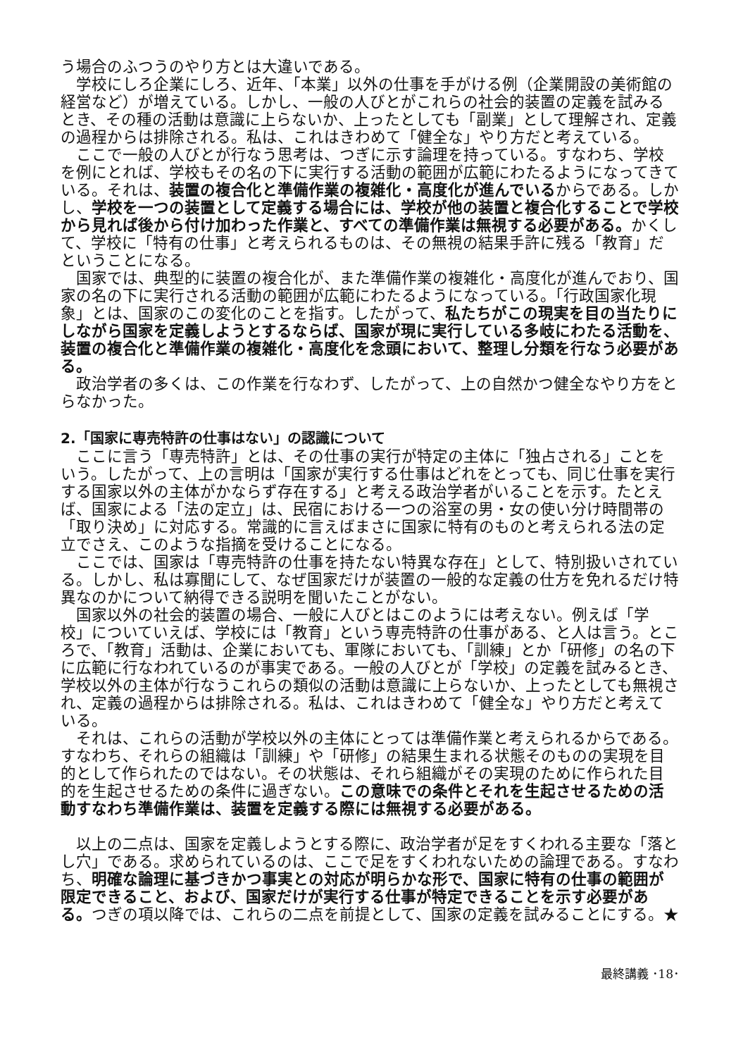う場合のふつうのやり方とは大違いである。
学校にしろ企業にしろ、近年、「本業」以外の仕事を手がける例（企業開設の美術館の経営など）が増えている。しかし、一般の人びとがこれらの社会的装置の定義を試みるとき、その種の活動は意識に上らないか、上ったとしても「副業」として理解され、定義の過程からは排除される。私は、これはきわめて「健全な」やり方だと考えている。
ここで一般の人びとが行なう思考は、つぎに示す論理を持っている。すなわち、学校を例にとれば、学校もその名の下に実行する活動の範囲が広範にわたるようになってきている。それは、装置の複合化と準備作業の複雑化・高度化が進んでいるからである。しかし、学校を一つの装置として定義する場合には、学校が他の装置と複合化することで学校から見れば後から付け加わった作業と、すべての準備作業は無視する必要がある。かくして、学校に「特有の仕事」と考えられるものは、その無視の結果手許に残る「教育」だということになる。
国家では、典型的に装置の複合化が、また準備作業の複雑化・高度化が進んでおり、国家の名の下に実行される活動の範囲が広範にわたるようになっている。「行政国家化現象」とは、国家のこの変化のことを指す。したがって、私たちがこの現実を目の当たりにしながら国家を定義しようとするならば、国家が現に実行している多岐にわたる活動を、装置の複合化と準備作業の複雑化・高度化を念頭において、整理し分類を行なう必要がある。
政治学者の多くは、この作業を行なわず、したがって、上の自然かつ健全なやり方をとらなかった。
2.「国家に専売特許の仕事はない」の認識について
ここに言う「専売特許」とは、その仕事の実行が特定の主体に「独占される」ことをいう。したがって、上の言明は「国家が実行する仕事はどれをとっても、同じ仕事を実行する国家以外の主体がかならず存在する」と考える政治学者がいることを示す。たとえば、国家による「法の定立」は、民宿における一つの浴室の男・女の使い分け時間帯の「取り決め」に対応する。常識的に言えばまさに国家に特有のものと考えられる法の定立でさえ、このような指摘を受けることになる。
ここでは、国家は「専売特許の仕事を持たない特異な存在」として、特別扱いされている。しかし、私は寡聞にして、なぜ国家だけが装置の一般的な定義の仕方を免れるだけ特異なのかについて納得できる説明を聞いたことがない。
国家以外の社会的装置の場合、一般に人びとはこのようには考えない。例えば「学校」についていえば、学校には「教育」という専売特許の仕事がある、と人は言う。ところで、「教育」活動は、企業においても、軍隊においても、「訓練」とか「研修」の名の下に広範に行なわれているのが事実である。一般の人びとが「学校」の定義を試みるとき、学校以外の主体が行なうこれらの類似の活動は意識に上らないか、上ったとしても無視され、定義の過程からは排除される。私は、これはきわめて「健全な」やり方だと考えている。
それは、これらの活動が学校以外の主体にとっては準備作業と考えられるからである。すなわち、それらの組織は「訓練」や「研修」の結果生まれる状態そのものの実現を目的として作られたのではない。その状態は、それら組織がその実現のために作られた目的を生起させるための条件に過ぎない。この意味での条件とそれを生起させるための活動すなわち準備作業は、装置を定義する際には無視する必要がある。
以上の二点は、国家を定義しようとする際に、政治学者が足をすくわれる主要な「落とし穴」である。求められているのは、ここで足をすくわれないための論理である。すなわち、明確な論理に基づきかつ事実との対応が明らかな形で、国家に特有の仕事の範囲が限定できること、および、国家だけが実行する仕事が特定できることを示す必要がある。つぎの項以降では、これらの二点を前提として、国家の定義を試みることにする。★
最終講義 ･18･